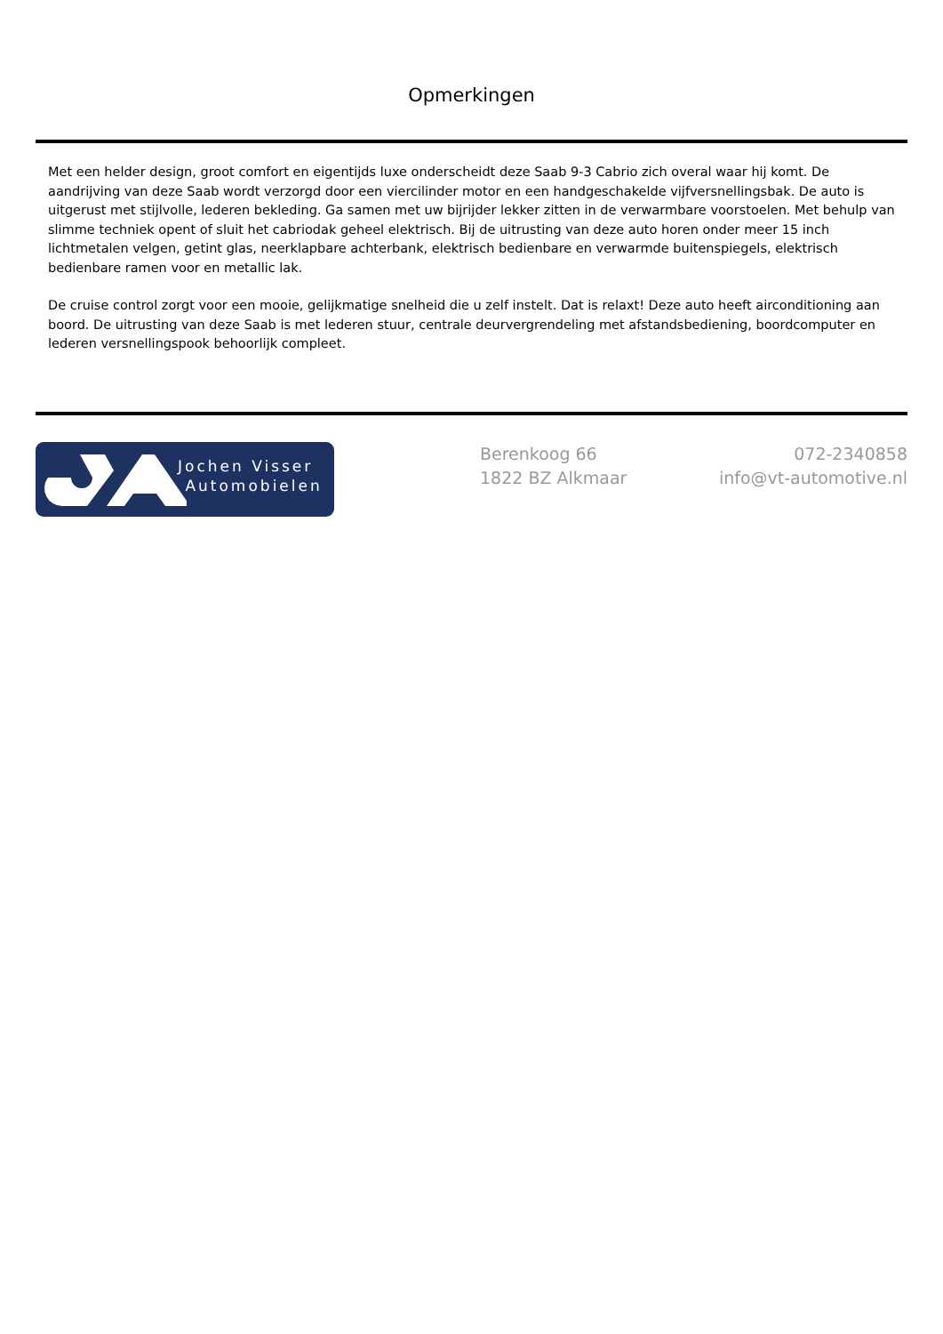Opmerkingen
Met een helder design, groot comfort en eigentijds luxe onderscheidt deze Saab 9-3 Cabrio zich overal waar hij komt. De aandrijving van deze Saab wordt verzorgd door een viercilinder motor en een handgeschakelde vijfversnellingsbak. De auto is uitgerust met stijlvolle, lederen bekleding. Ga samen met uw bijrijder lekker zitten in de verwarmbare voorstoelen. Met behulp van slimme techniek opent of sluit het cabriodak geheel elektrisch. Bij de uitrusting van deze auto horen onder meer 15 inch lichtmetalen velgen, getint glas, neerklapbare achterbank, elektrisch bedienbare en verwarmde buitenspiegels, elektrisch bedienbare ramen voor en metallic lak.
De cruise control zorgt voor een mooie, gelijkmatige snelheid die u zelf instelt. Dat is relaxt! Deze auto heeft airconditioning aan boord. De uitrusting van deze Saab is met lederen stuur, centrale deurvergrendeling met afstandsbediening, boordcomputer en lederen versnellingspook behoorlijk compleet.
Jochen Visser
Automobielen
Berenkoog 66
1822 BZ Alkmaar
072-2340858
info@vt-automotive.nl